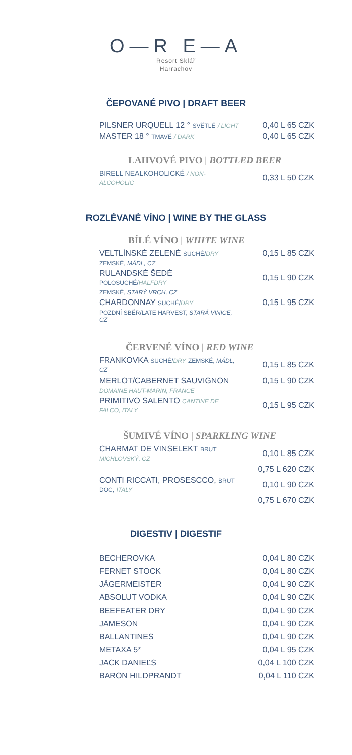O—R E—A
Resort Sklář
Harrachov
ČEPOVANÉ PIVO | DRAFT BEER
| PILSNER URQUELL 12 ° SVĚTLÉ / LIGHT | 0,40 L 65 CZK |
| MASTER 18 ° TMAVÉ / DARK | 0,40 L 65 CZK |
LAHVOVÉ PIVO | BOTTLED BEER
| BIRELL NEALKOHOLICKÉ / NON-ALCOHOLIC | 0,33 L 50 CZK |
ROZLÉVANÉ VÍNO | WINE BY THE GLASS
BÍLÉ VÍNO | WHITE WINE
| VELTLÍNSKÉ ZELENÉ SUCHÉ/ DRY | 0,15 L 85 CZK |
| ZEMSKÉ, MÁDL, CZ | |
| RULANDSKÉ ŠEDÉ POLOSUCHÉ/ HALFDRY | 0,15 L 90 CZK |
| ZEMSKÉ, STARÝ VRCH, CZ | |
| CHARDONNAY SUCHÉ/ DRY | 0,15 L 95 CZK |
| POZDNÍ SBĚR/LATE HARVEST, STARÁ VINICE, CZ | |
ČERVENÉ VÍNO | RED WINE
| FRANKOVKA SUCHÉ/ DRY ZEMSKÉ, MÁDL, CZ | 0,15 L 85 CZK |
| MERLOT/CABERNET SAUVIGNON | 0,15 L 90 CZK |
| DOMAINE HAUT-MARIN, FRANCE | |
| PRIMITIVO SALENTO CANTINE DE FALCO, ITALY | 0,15 L 95 CZK |
ŠUMIVÉ VÍNO | SPARKLING WINE
| CHARMAT DE VINSELEKT BRUT MICHLOVSKÝ, CZ | 0,10 L 85 CZK |
| | 0,75 L 620 CZK |
| CONTI RICCATI, PROSESCCO, BRUT DOC, ITALY | 0,10 L 90 CZK |
| | 0,75 L 670 CZK |
DIGESTIV | DIGESTIF
| BECHEROVKA | 0,04 L 80 CZK |
| FERNET STOCK | 0,04 L 80 CZK |
| JÄGERMEISTER | 0,04 L 90 CZK |
| ABSOLUT VODKA | 0,04 L 90 CZK |
| BEEFEATER DRY | 0,04 L 90 CZK |
| JAMESON | 0,04 L 90 CZK |
| BALLANTINES | 0,04 L 90 CZK |
| METAXA 5* | 0,04 L 95 CZK |
| JACK DANIEĽS | 0,04 L 100 CZK |
| BARON HILDPRANDT | 0,04 L 110 CZK |